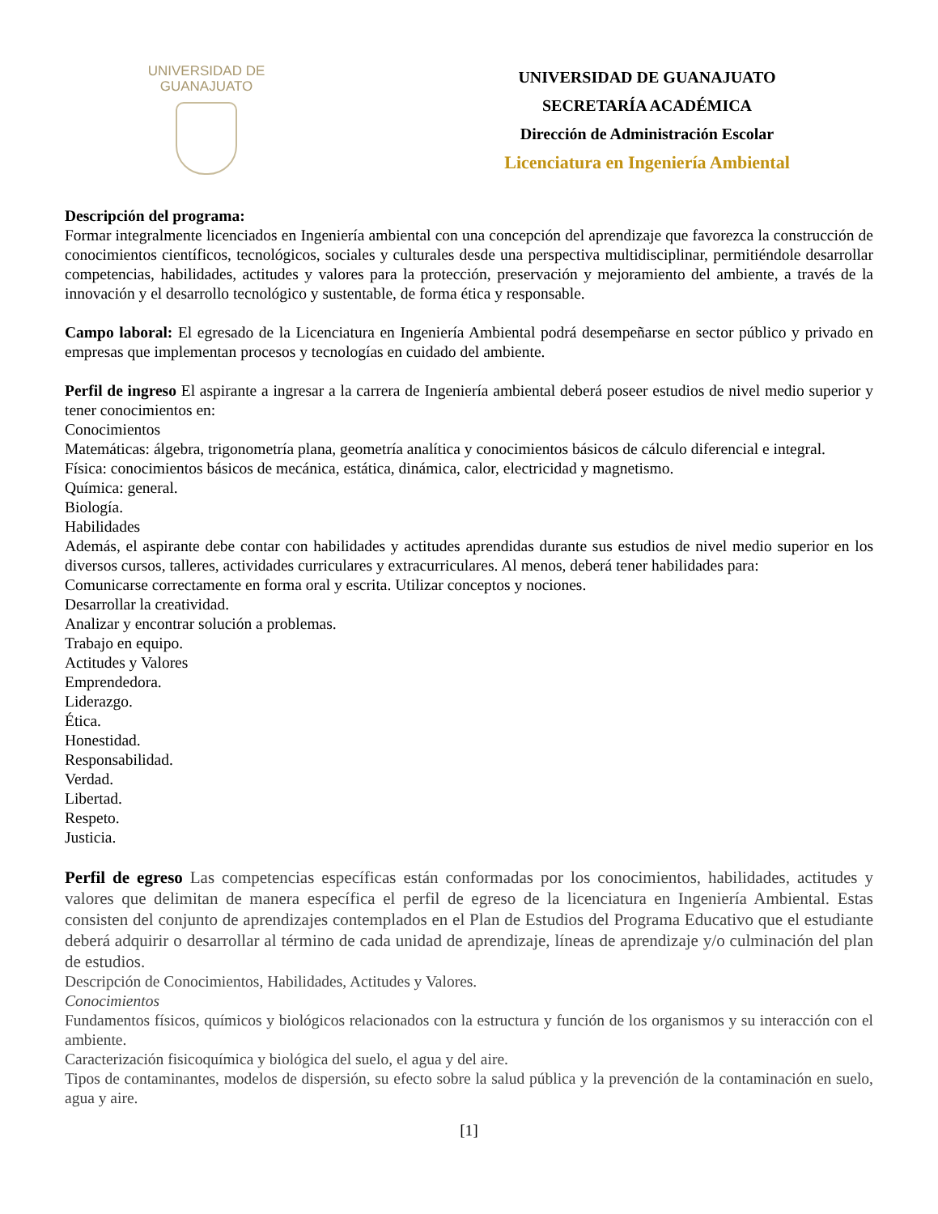UNIVERSIDAD DE
GUANAJUATO
UNIVERSIDAD DE GUANAJUATO
SECRETARÍA ACADÉMICA
Dirección de Administración Escolar
Licenciatura en Ingeniería Ambiental
Descripción del programa:
Formar integralmente licenciados en Ingeniería ambiental con una concepción del aprendizaje que favorezca la construcción de conocimientos científicos, tecnológicos, sociales y culturales desde una perspectiva multidisciplinar, permitiéndole desarrollar competencias, habilidades, actitudes y valores para la protección, preservación y mejoramiento del ambiente, a través de la innovación y el desarrollo tecnológico y sustentable, de forma ética y responsable.
Campo laboral: El egresado de la Licenciatura en Ingeniería Ambiental podrá desempeñarse en sector público y privado en empresas que implementan procesos y tecnologías en cuidado del ambiente.
Perfil de ingreso El aspirante a ingresar a la carrera de Ingeniería ambiental deberá poseer estudios de nivel medio superior y tener conocimientos en:
Conocimientos
Matemáticas: álgebra, trigonometría plana, geometría analítica y conocimientos básicos de cálculo diferencial e integral.
Física: conocimientos básicos de mecánica, estática, dinámica, calor, electricidad y magnetismo.
Química: general.
Biología.
Habilidades
Además, el aspirante debe contar con habilidades y actitudes aprendidas durante sus estudios de nivel medio superior en los diversos cursos, talleres, actividades curriculares y extracurriculares. Al menos, deberá tener habilidades para:
Comunicarse correctamente en forma oral y escrita. Utilizar conceptos y nociones.
Desarrollar la creatividad.
Analizar y encontrar solución a problemas.
Trabajo en equipo.
Actitudes y Valores
Emprendedora.
Liderazgo.
Ética.
Honestidad.
Responsabilidad.
Verdad.
Libertad.
Respeto.
Justicia.
Perfil de egreso Las competencias específicas están conformadas por los conocimientos, habilidades, actitudes y valores que delimitan de manera específica el perfil de egreso de la licenciatura en Ingeniería Ambiental. Estas consisten del conjunto de aprendizajes contemplados en el Plan de Estudios del Programa Educativo que el estudiante deberá adquirir o desarrollar al término de cada unidad de aprendizaje, líneas de aprendizaje y/o culminación del plan de estudios.
Descripción de Conocimientos, Habilidades, Actitudes y Valores.
Conocimientos
Fundamentos físicos, químicos y biológicos relacionados con la estructura y función de los organismos y su interacción con el ambiente.
Caracterización fisicoquímica y biológica del suelo, el agua y del aire.
Tipos de contaminantes, modelos de dispersión, su efecto sobre la salud pública y la prevención de la contaminación en suelo, agua y aire.
[1]